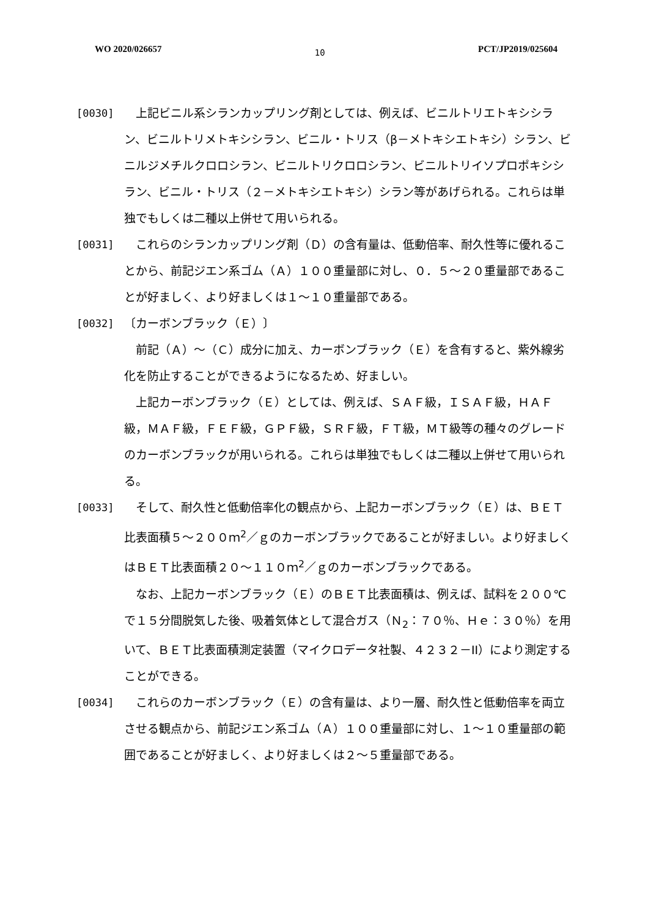WO 2020/026657 10 PCT/JP2019/025604
[0030] 　上記ビニル系シランカップリング剤としては、例えば、ビニルトリエトキシシラン、ビニルトリメトキシシラン、ビニル・トリス（β－メトキシエトキシ）シラン、ビニルジメチルクロロシラン、ビニルトリクロロシラン、ビニルトリイソプロポキシシラン、ビニル・トリス（２－メトキシエトキシ）シラン等があげられる。これらは単独でもしくは二種以上併せて用いられる。
[0031] 　これらのシランカップリング剤（Ｄ）の含有量は、低動倍率、耐久性等に優れることから、前記ジエン系ゴム（Ａ）１００重量部に対し、０．５～２０重量部であることが好ましく、より好ましくは１～１０重量部である。
[0032] 〔カーボンブラック（Ｅ）〕
　前記（Ａ）～（Ｃ）成分に加え、カーボンブラック（Ｅ）を含有すると、紫外線劣化を防止することができるようになるため、好ましい。
　上記カーボンブラック（Ｅ）としては、例えば、ＳＡＦ級，ＩＳＡＦ級，ＨＡＦ級，ＭＡＦ級，ＦＥＦ級，ＧＰＦ級，ＳＲＦ級，ＦＴ級，ＭＴ級等の種々のグレードのカーボンブラックが用いられる。これらは単独でもしくは二種以上併せて用いられる。
[0033] 　そして、耐久性と低動倍率化の観点から、上記カーボンブラック（Ｅ）は、ＢＥＴ比表面積５～２００ｍ<sup>2</sup>／ｇのカーボンブラックであることが好ましい。より好ましくはＢＥＴ比表面積２０～１１０ｍ<sup>2</sup>／ｇのカーボンブラックである。
　なお、上記カーボンブラック（Ｅ）のＢＥＴ比表面積は、例えば、試料を２００℃で１５分間脱気した後、吸着気体として混合ガス（Ｎ<sub>2</sub>：７０％、Ｈｅ：３０％）を用いて、ＢＥＴ比表面積測定装置（マイクロデータ社製、４２３２－II）により測定することができる。
[0034] 　これらのカーボンブラック（Ｅ）の含有量は、より一層、耐久性と低動倍率を両立させる観点から、前記ジエン系ゴム（Ａ）１００重量部に対し、１～１０重量部の範囲であることが好ましく、より好ましくは２～５重量部である。